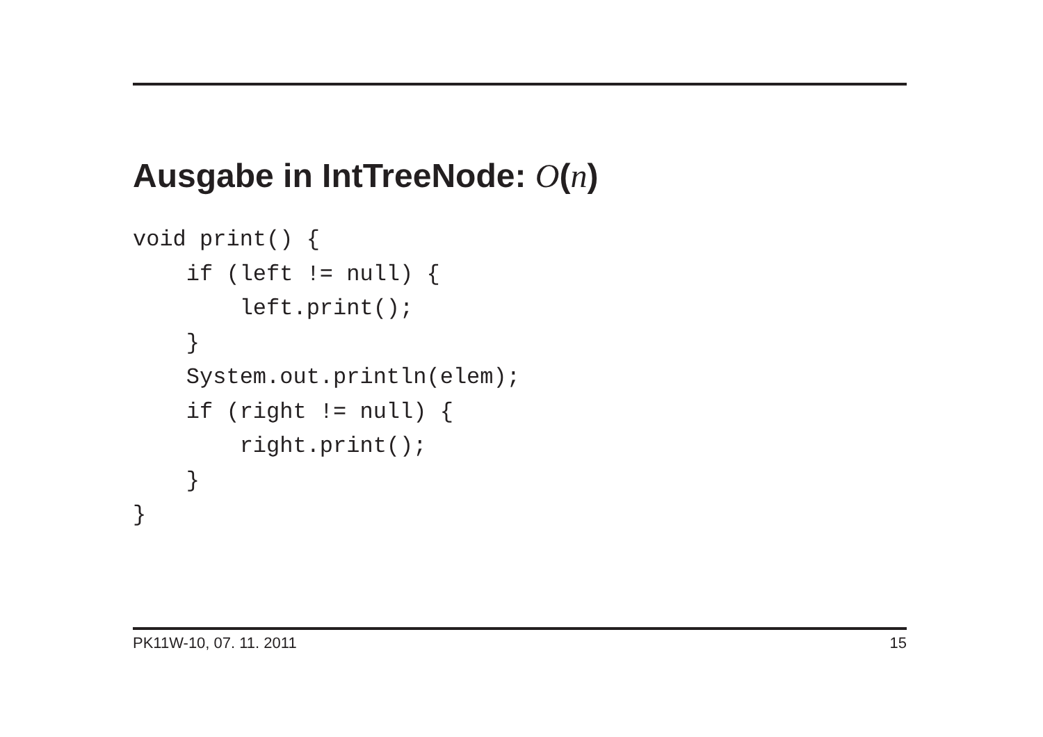Ausgabe in IntTreeNode: O(n)
void print() {
    if (left != null) {
        left.print();
    }
    System.out.println(elem);
    if (right != null) {
        right.print();
    }
}
PK11W-10, 07. 11. 2011 15